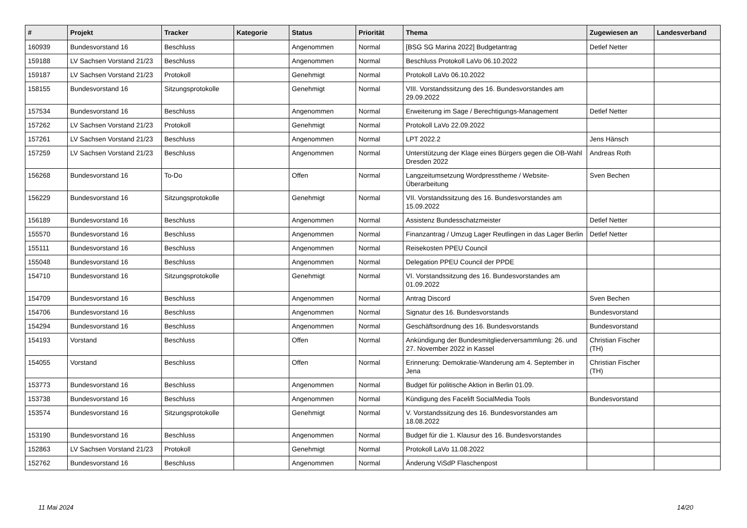| # | Projekt | Tracker | Kategorie | Status | Priorität | Thema | Zugewiesen an | Landesverband |
| --- | --- | --- | --- | --- | --- | --- | --- | --- |
| 160939 | Bundesvorstand 16 | Beschluss | | Angenommen | Normal | [BSG SG Marina 2022] Budgetantrag | Detlef Netter | |
| 159188 | LV Sachsen Vorstand 21/23 | Beschluss | | Angenommen | Normal | Beschluss Protokoll LaVo 06.10.2022 | | |
| 159187 | LV Sachsen Vorstand 21/23 | Protokoll | | Genehmigt | Normal | Protokoll LaVo 06.10.2022 | | |
| 158155 | Bundesvorstand 16 | Sitzungsprotokolle | | Genehmigt | Normal | VIII. Vorstandssitzung des 16. Bundesvorstandes am 29.09.2022 | | |
| 157534 | Bundesvorstand 16 | Beschluss | | Angenommen | Normal | Erweiterung im Sage / Berechtigungs-Management | Detlef Netter | |
| 157262 | LV Sachsen Vorstand 21/23 | Protokoll | | Genehmigt | Normal | Protokoll LaVo 22.09.2022 | | |
| 157261 | LV Sachsen Vorstand 21/23 | Beschluss | | Angenommen | Normal | LPT 2022.2 | Jens Hänsch | |
| 157259 | LV Sachsen Vorstand 21/23 | Beschluss | | Angenommen | Normal | Unterstützung der Klage eines Bürgers gegen die OB-Wahl Dresden 2022 | Andreas Roth | |
| 156268 | Bundesvorstand 16 | To-Do | | Offen | Normal | Langzeitumsetzung Wordpresstheme / Website-Überarbeitung | Sven Bechen | |
| 156229 | Bundesvorstand 16 | Sitzungsprotokolle | | Genehmigt | Normal | VII. Vorstandssitzung des 16. Bundesvorstandes am 15.09.2022 | | |
| 156189 | Bundesvorstand 16 | Beschluss | | Angenommen | Normal | Assistenz Bundesschatzmeister | Detlef Netter | |
| 155570 | Bundesvorstand 16 | Beschluss | | Angenommen | Normal | Finanzantrag / Umzug Lager Reutlingen in das Lager Berlin | Detlef Netter | |
| 155111 | Bundesvorstand 16 | Beschluss | | Angenommen | Normal | Reisekosten PPEU Council | | |
| 155048 | Bundesvorstand 16 | Beschluss | | Angenommen | Normal | Delegation PPEU Council der PPDE | | |
| 154710 | Bundesvorstand 16 | Sitzungsprotokolle | | Genehmigt | Normal | VI. Vorstandssitzung des 16. Bundesvorstandes am 01.09.2022 | | |
| 154709 | Bundesvorstand 16 | Beschluss | | Angenommen | Normal | Antrag Discord | Sven Bechen | |
| 154706 | Bundesvorstand 16 | Beschluss | | Angenommen | Normal | Signatur des 16. Bundesvorstands | Bundesvorstand | |
| 154294 | Bundesvorstand 16 | Beschluss | | Angenommen | Normal | Geschäftsordnung des 16. Bundesvorstands | Bundesvorstand | |
| 154193 | Vorstand | Beschluss | | Offen | Normal | Ankündigung der Bundesmitgliederversammlung: 26. und 27. November 2022 in Kassel | Christian Fischer (TH) | |
| 154055 | Vorstand | Beschluss | | Offen | Normal | Erinnerung: Demokratie-Wanderung am 4. September in Jena | Christian Fischer (TH) | |
| 153773 | Bundesvorstand 16 | Beschluss | | Angenommen | Normal | Budget für politische Aktion in Berlin 01.09. | | |
| 153738 | Bundesvorstand 16 | Beschluss | | Angenommen | Normal | Kündigung des Facelift SocialMedia Tools | Bundesvorstand | |
| 153574 | Bundesvorstand 16 | Sitzungsprotokolle | | Genehmigt | Normal | V. Vorstandssitzung des 16. Bundesvorstandes am 18.08.2022 | | |
| 153190 | Bundesvorstand 16 | Beschluss | | Angenommen | Normal | Budget für die 1. Klausur des 16. Bundesvorstandes | | |
| 152863 | LV Sachsen Vorstand 21/23 | Protokoll | | Genehmigt | Normal | Protokoll LaVo 11.08.2022 | | |
| 152762 | Bundesvorstand 16 | Beschluss | | Angenommen | Normal | Änderung ViSdP Flaschenpost | | |
11 Mai 2024 14/20